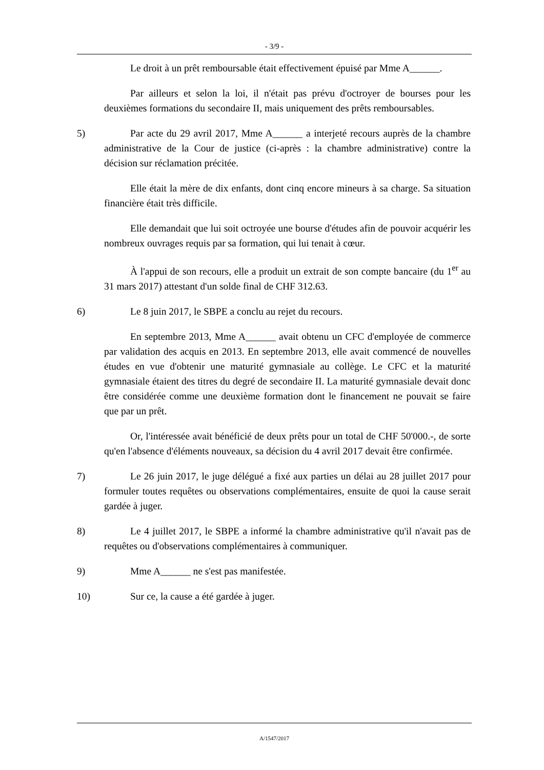- 3/9 -
Le droit à un prêt remboursable était effectivement épuisé par Mme A______.
Par ailleurs et selon la loi, il n'était pas prévu d'octroyer de bourses pour les deuxièmes formations du secondaire II, mais uniquement des prêts remboursables.
5) Par acte du 29 avril 2017, Mme A______ a interjeté recours auprès de la chambre administrative de la Cour de justice (ci-après : la chambre administrative) contre la décision sur réclamation précitée.
Elle était la mère de dix enfants, dont cinq encore mineurs à sa charge. Sa situation financière était très difficile.
Elle demandait que lui soit octroyée une bourse d'études afin de pouvoir acquérir les nombreux ouvrages requis par sa formation, qui lui tenait à cœur.
À l'appui de son recours, elle a produit un extrait de son compte bancaire (du 1<sup>er</sup> au 31 mars 2017) attestant d'un solde final de CHF 312.63.
6) Le 8 juin 2017, le SBPE a conclu au rejet du recours.
En septembre 2013, Mme A______ avait obtenu un CFC d'employée de commerce par validation des acquis en 2013. En septembre 2013, elle avait commencé de nouvelles études en vue d'obtenir une maturité gymnasiale au collège. Le CFC et la maturité gymnasiale étaient des titres du degré de secondaire II. La maturité gymnasiale devait donc être considérée comme une deuxième formation dont le financement ne pouvait se faire que par un prêt.
Or, l'intéressée avait bénéficié de deux prêts pour un total de CHF 50'000.-, de sorte qu'en l'absence d'éléments nouveaux, sa décision du 4 avril 2017 devait être confirmée.
7) Le 26 juin 2017, le juge délégué a fixé aux parties un délai au 28 juillet 2017 pour formuler toutes requêtes ou observations complémentaires, ensuite de quoi la cause serait gardée à juger.
8) Le 4 juillet 2017, le SBPE a informé la chambre administrative qu'il n'avait pas de requêtes ou d'observations complémentaires à communiquer.
9) Mme A______ ne s'est pas manifestée.
10) Sur ce, la cause a été gardée à juger.
A/1547/2017